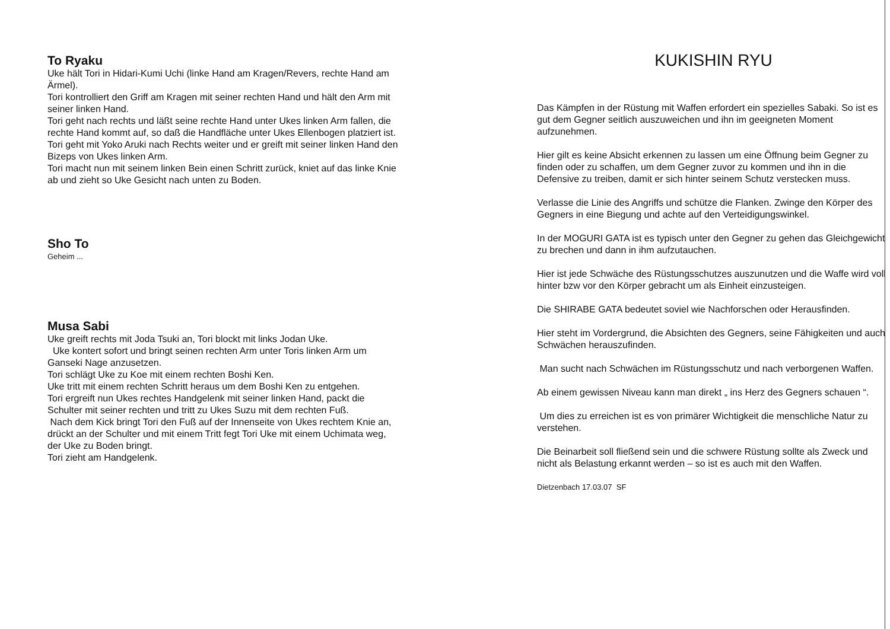To Ryaku
Uke hält Tori in Hidari-Kumi Uchi (linke Hand am Kragen/Revers, rechte Hand am Ärmel).
Tori kontrolliert den Griff am Kragen mit seiner rechten Hand und hält den Arm mit seiner linken Hand.
Tori geht nach rechts und läßt seine rechte Hand unter Ukes linken Arm fallen, die rechte Hand kommt auf, so daß die Handfläche unter Ukes Ellenbogen platziert ist.
Tori geht mit Yoko Aruki nach Rechts weiter und er greift mit seiner linken Hand den Bizeps von Ukes linken Arm.
Tori macht nun mit seinem linken Bein einen Schritt zurück, kniet auf das linke Knie ab und zieht so Uke Gesicht nach unten zu Boden.
Sho To
Geheim ...
Musa Sabi
Uke greift rechts mit Joda Tsuki an, Tori blockt mit links Jodan Uke.
Uke kontert sofort und bringt seinen rechten Arm unter Toris linken Arm um Ganseki Nage anzusetzen.
Tori schlägt Uke zu Koe mit einem rechten Boshi Ken.
Uke tritt mit einem rechten Schritt heraus um dem Boshi Ken zu entgehen.
Tori ergreift nun Ukes rechtes Handgelenk mit seiner linken Hand, packt die Schulter mit seiner rechten und tritt zu Ukes Suzu mit dem rechten Fuß.
Nach dem Kick bringt Tori den Fuß auf der Innenseite von Ukes rechtem Knie an, drückt an der Schulter und mit einem Tritt fegt Tori Uke mit einem Uchimata weg, der Uke zu Boden bringt.
Tori zieht am Handgelenk.
KUKISHIN RYU
Das Kämpfen in der Rüstung mit Waffen erfordert ein spezielles Sabaki. So ist es gut dem Gegner seitlich auszuweichen und ihn im geeigneten Moment aufzunehmen.
Hier gilt es keine Absicht erkennen zu lassen um eine Öffnung beim Gegner zu finden oder zu schaffen, um dem Gegner zuvor zu kommen und ihn in die Defensive zu treiben, damit er sich hinter seinem Schutz verstecken muss.
Verlasse die Linie des Angriffs und schütze die Flanken. Zwinge den Körper des Gegners in eine Biegung und achte auf den Verteidigungswinkel.
In der MOGURI GATA ist es typisch unter den Gegner zu gehen das Gleichgewicht zu brechen und dann in ihm aufzutauchen.
Hier ist jede Schwäche des Rüstungsschutzes auszunutzen und die Waffe wird voll hinter bzw vor den Körper gebracht um als Einheit einzusteigen.
Die SHIRABE GATA bedeutet soviel wie Nachforschen oder Herausfinden.
Hier steht im Vordergrund, die Absichten des Gegners, seine Fähigkeiten und auch Schwächen herauszufinden.
Man sucht nach Schwächen im Rüstungsschutz und nach verborgenen Waffen.
Ab einem gewissen Niveau kann man direkt „ ins Herz des Gegners schauen “.
Um dies zu erreichen ist es von primärer Wichtigkeit die menschliche Natur zu verstehen.
Die Beinarbeit soll fließend sein und die schwere Rüstung sollte als Zweck und nicht als Belastung erkannt werden – so ist es auch mit den Waffen.
Dietzenbach 17.03.07 SF